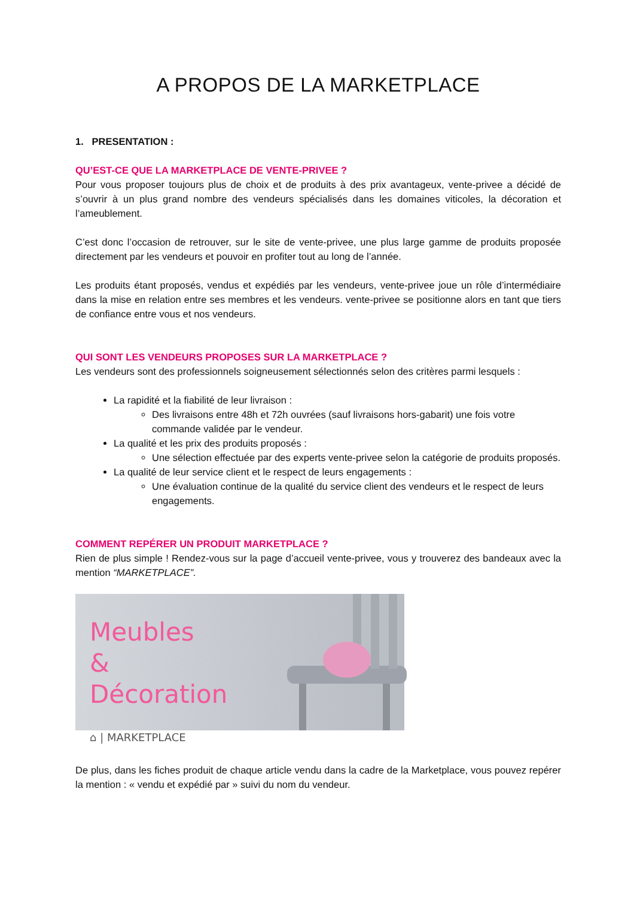A PROPOS DE LA MARKETPLACE
1. PRESENTATION :
QU’EST-CE QUE LA MARKETPLACE DE VENTE-PRIVEE ?
Pour vous proposer toujours plus de choix et de produits à des prix avantageux, vente-privee a décidé de s’ouvrir à un plus grand nombre des vendeurs spécialisés dans les domaines viticoles, la décoration et l’ameublement.
C’est donc l’occasion de retrouver, sur le site de vente-privee, une plus large gamme de produits proposée directement par les vendeurs et pouvoir en profiter tout au long de l’année.
Les produits étant proposés, vendus et expédiés par les vendeurs, vente-privee joue un rôle d’intermédiaire dans la mise en relation entre ses membres et les vendeurs. vente-privee se positionne alors en tant que tiers de confiance entre vous et nos vendeurs.
QUI SONT LES VENDEURS PROPOSES SUR LA MARKETPLACE ?
Les vendeurs sont des professionnels soigneusement sélectionnés selon des critères parmi lesquels :
La rapidité et la fiabilité de leur livraison :
Des livraisons entre 48h et 72h ouvrées (sauf livraisons hors-gabarit) une fois votre commande validée par le vendeur.
La qualité et les prix des produits proposés :
Une sélection effectuée par des experts vente-privee selon la catégorie de produits proposés.
La qualité de leur service client et le respect de leurs engagements :
Une évaluation continue de la qualité du service client des vendeurs et le respect de leurs engagements.
COMMENT REPÉRER UN PRODUIT MARKETPLACE ?
Rien de plus simple ! Rendez-vous sur la page d’accueil vente-privee, vous y trouverez des bandeaux avec la mention “MARKETPLACE”.
Meubles
& Décoration
⌂ | MARKETPLACE
De plus, dans les fiches produit de chaque article vendu dans la cadre de la Marketplace, vous pouvez repérer la mention : « vendu et expédié par » suivi du nom du vendeur.